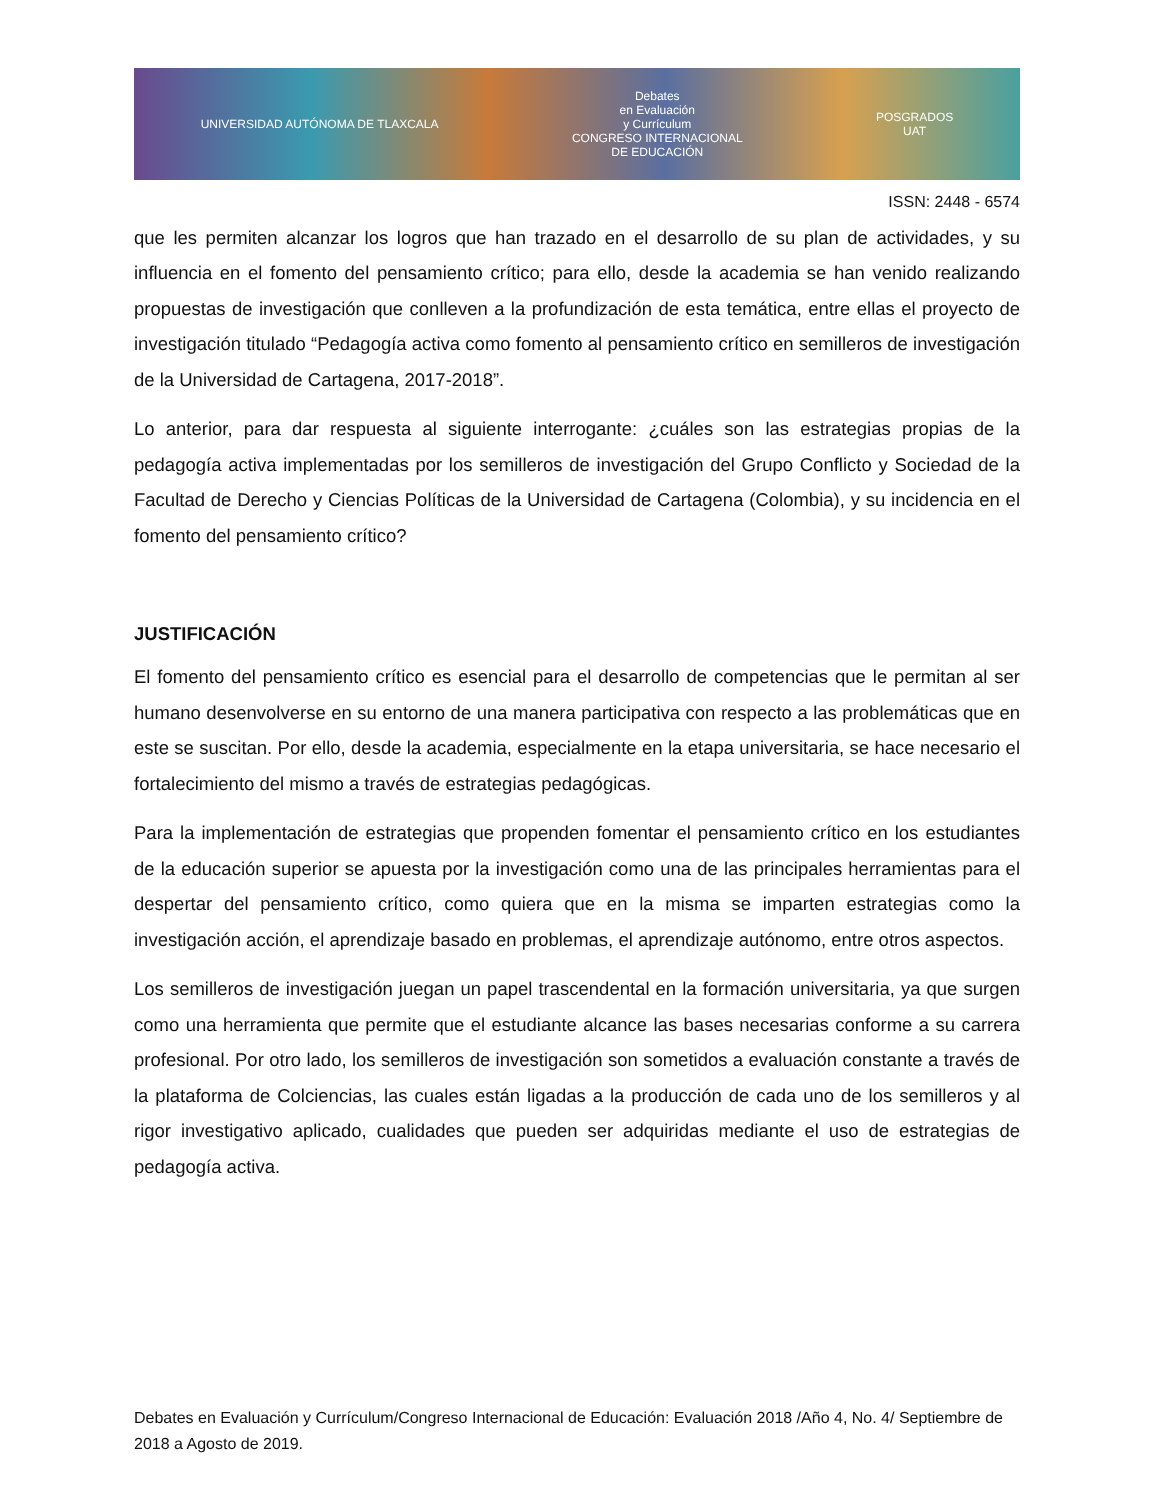UNIVERSIDAD AUTÓNOMA DE TLAXCALA Debates
en Evaluación
y Currículum
CONGRESO INTERNACIONAL
DE EDUCACIÓN POSGRADOS
UAT
ISSN: 2448 - 6574
que les permiten alcanzar los logros que han trazado en el desarrollo de su plan de actividades, y su influencia en el fomento del pensamiento crítico; para ello, desde la academia se han venido realizando propuestas de investigación que conlleven a la profundización de esta temática, entre ellas el proyecto de investigación titulado “Pedagogía activa como fomento al pensamiento crítico en semilleros de investigación de la Universidad de Cartagena, 2017-2018”.
Lo anterior, para dar respuesta al siguiente interrogante: ¿cuáles son las estrategias propias de la pedagogía activa implementadas por los semilleros de investigación del Grupo Conflicto y Sociedad de la Facultad de Derecho y Ciencias Políticas de la Universidad de Cartagena (Colombia), y su incidencia en el fomento del pensamiento crítico?
JUSTIFICACIÓN
El fomento del pensamiento crítico es esencial para el desarrollo de competencias que le permitan al ser humano desenvolverse en su entorno de una manera participativa con respecto a las problemáticas que en este se suscitan. Por ello, desde la academia, especialmente en la etapa universitaria, se hace necesario el fortalecimiento del mismo a través de estrategias pedagógicas.
Para la implementación de estrategias que propenden fomentar el pensamiento crítico en los estudiantes de la educación superior se apuesta por la investigación como una de las principales herramientas para el despertar del pensamiento crítico, como quiera que en la misma se imparten estrategias como la investigación acción, el aprendizaje basado en problemas, el aprendizaje autónomo, entre otros aspectos.
Los semilleros de investigación juegan un papel trascendental en la formación universitaria, ya que surgen como una herramienta que permite que el estudiante alcance las bases necesarias conforme a su carrera profesional. Por otro lado, los semilleros de investigación son sometidos a evaluación constante a través de la plataforma de Colciencias, las cuales están ligadas a la producción de cada uno de los semilleros y al rigor investigativo aplicado, cualidades que pueden ser adquiridas mediante el uso de estrategias de pedagogía activa.
Debates en Evaluación y Currículum/Congreso Internacional de Educación: Evaluación 2018 /Año 4, No. 4/ Septiembre de 2018 a Agosto de 2019.